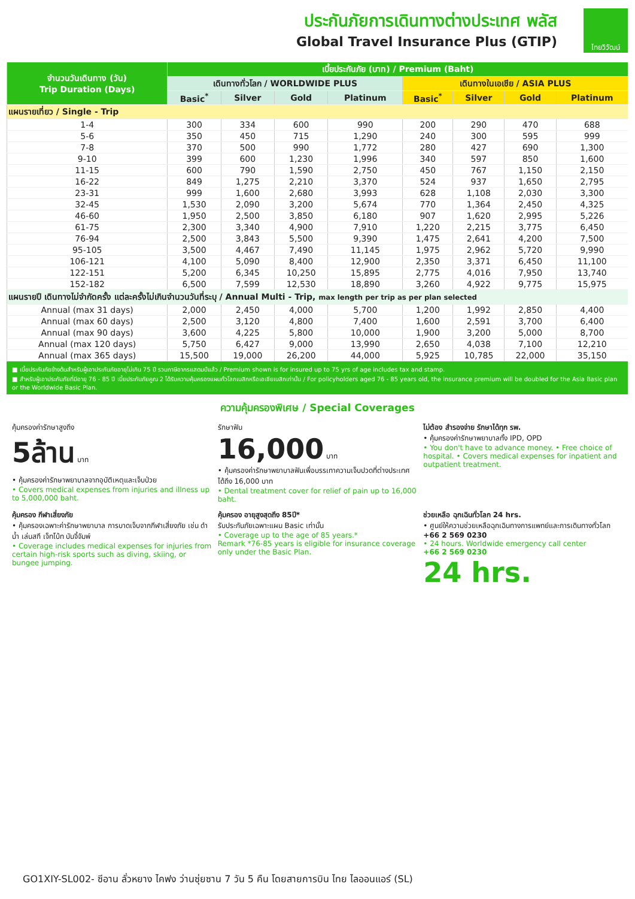ประกันภัยการเดินทางต่างประเทศ พลัส
Global Travel Insurance Plus (GTIP)
ไทยวิวัฒน์
| จำนวนวันเดินทาง (วัน) Trip Duration (Days) | เบี้ยประกันภัย (บาท) / Premium (Baht) | | | | | | | |
| --- | --- | --- | --- | --- | --- | --- | --- | --- |
| | เดินทางทั่วโลก / WORLDWIDE PLUS | | | | เดินทางในเอเชีย / ASIA PLUS | | | |
| | Basic<sup>*</sup> | Silver | Gold | Platinum | Basic<sup>*</sup> | Silver | Gold | Platinum |
| แผนรายเที่ยว / Single - Trip | | | | | | | | |
| 1-4 | 300 | 334 | 600 | 990 | 200 | 290 | 470 | 688 |
| 5-6 | 350 | 450 | 715 | 1,290 | 240 | 300 | 595 | 999 |
| 7-8 | 370 | 500 | 990 | 1,772 | 280 | 427 | 690 | 1,300 |
| 9-10 | 399 | 600 | 1,230 | 1,996 | 340 | 597 | 850 | 1,600 |
| 11-15 | 600 | 790 | 1,590 | 2,750 | 450 | 767 | 1,150 | 2,150 |
| 16-22 | 849 | 1,275 | 2,210 | 3,370 | 524 | 937 | 1,650 | 2,795 |
| 23-31 | 999 | 1,600 | 2,680 | 3,993 | 628 | 1,108 | 2,030 | 3,300 |
| 32-45 | 1,530 | 2,090 | 3,200 | 5,674 | 770 | 1,364 | 2,450 | 4,325 |
| 46-60 | 1,950 | 2,500 | 3,850 | 6,180 | 907 | 1,620 | 2,995 | 5,226 |
| 61-75 | 2,300 | 3,340 | 4,900 | 7,910 | 1,220 | 2,215 | 3,775 | 6,450 |
| 76-94 | 2,500 | 3,843 | 5,500 | 9,390 | 1,475 | 2,641 | 4,200 | 7,500 |
| 95-105 | 3,500 | 4,467 | 7,490 | 11,145 | 1,975 | 2,962 | 5,720 | 9,990 |
| 106-121 | 4,100 | 5,090 | 8,400 | 12,900 | 2,350 | 3,371 | 6,450 | 11,100 |
| 122-151 | 5,200 | 6,345 | 10,250 | 15,895 | 2,775 | 4,016 | 7,950 | 13,740 |
| 152-182 | 6,500 | 7,599 | 12,530 | 18,890 | 3,260 | 4,922 | 9,775 | 15,975 |
| แผนรายปี เดินทางไม่จำกัดครั้ง แต่ละครั้งไม่เกินจำนวนวันที่ระบุ / Annual Multi - Trip, max length per trip as per plan selected | | | | | | | | |
| Annual (max 31 days) | 2,000 | 2,450 | 4,000 | 5,700 | 1,200 | 1,992 | 2,850 | 4,400 |
| Annual (max 60 days) | 2,500 | 3,120 | 4,800 | 7,400 | 1,600 | 2,591 | 3,700 | 6,400 |
| Annual (max 90 days) | 3,600 | 4,225 | 5,800 | 10,000 | 1,900 | 3,200 | 5,000 | 8,700 |
| Annual (max 120 days) | 5,750 | 6,427 | 9,000 | 13,990 | 2,650 | 4,038 | 7,100 | 12,210 |
| Annual (max 365 days) | 15,500 | 19,000 | 26,200 | 44,000 | 5,925 | 10,785 | 22,000 | 35,150 |
■ เบี้ยประกันภัยข้างต้นสำหรับผู้เอาประกันภัยอายุไม่เกิน 75 ปี รวมภาษีอากรแสตมป์แล้ว / Premium shown is for insured up to 75 yrs of age includes tax and stamp.
■ สำหรับผู้เอาประกันภัยที่มีอายุ 76 - 85 ปี เบี้ยประกันภัยคูณ 2 ได้รับความคุ้มครองแผนทั่วโลกเบสิกหรือเอเชียเบสิกเท่านั้น / For policyholders aged 76 - 85 years old, the insurance premium will be doubled for the Asia Basic plan or the Worldwide Basic Plan.
ความคุ้มครองพิเศษ / Special Coverages
คุ้มครองค่ารักษาสูงถึง
5ล้าน บาท
• คุ้มครองค่ารักษาพยาบาลจากอุบัติเหตุและเจ็บป่วย
• Covers medical expenses from injuries and illness up to 5,000,000 baht.
รักษาฟัน
16,000 บาท
• คุ้มครองค่ารักษาพยาบาลฟันเพื่อบรรเทาความเจ็บปวดที่ต่างประเทศ ได้ถึง 16,000 บาท
• Dental treatment cover for relief of pain up to 16,000 baht.
ไม่ต้อง สำรองจ่าย รักษาได้ทุก รพ.
• คุ้มครองค่ารักษาพยาบาลทั้ง IPD, OPD
• You don't have to advance money. • Free choice of hospital. • Covers medical expenses for inpatient and outpatient treatment.
คุ้มครอง กีฬาเสี่ยงภัย
• คุ้มครองเฉพาะค่ารักษาพยาบาล การบาดเจ็บจากกีฬาเสี่ยงภัย เช่น ดำน้ำ เล่นสกี เจ็ทโบ้ท บันจี้จัมพ์
• Coverage includes medical expenses for injuries from certain high-risk sports such as diving, skiing, or bungee jumping.
คุ้มครอง อายุสูงสุดถึง 85ปี*
รับประกันภัยเฉพาะแผน Basic เท่านั้น
• Coverage up to the age of 85 years.*
Remark *76-85 years is eligible for insurance coverage only under the Basic Plan.
ช่วยเหลือ ฉุกเฉินทั่วโลก 24 hrs.
• ศูนย์ให้ความช่วยเหลือฉุกเฉินทางการแพทย์และการเดินทางทั่วโลก
+66 2 569 0230
• 24 hours. Worldwide emergency call center
+66 2 569 0230
24 hrs.
GO1XIY-SL002- ซีอาน ลั่วหยาง ไคฟง ว่านซุ่ยซาน 7 วัน 5 คืน โดยสายการบิน ไทย ไลออนแอร์ (SL)